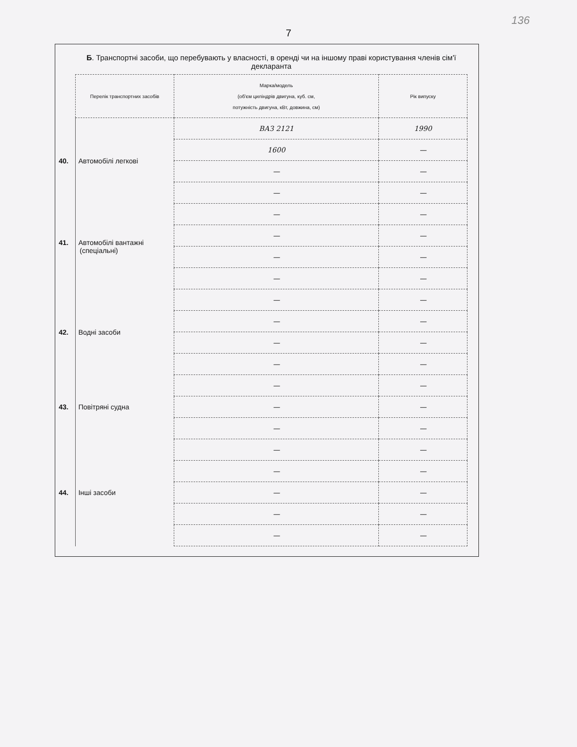136
7
Б. Транспортні засоби, що перебувають у власності, в оренді чи на іншому праві користування членів сім'ї декларанта
| Перелік транспортних засобів | Марка/модель (об'єм циліндрів двигуна, куб. см, потужність двигуна, кВт, довжина, см) | Рік випуску |
| --- | --- | --- |
| 40. Автомобілі легкові | ВАЗ 2121 | 1990 |
| | 1600 | — |
| | — | — |
| | — | — |
| 41. Автомобілі вантажні (спеціальні) | — | — |
| | — | — |
| | — | — |
| | — | — |
| 42. Водні засоби | — | — |
| | — | — |
| | — | — |
| | — | — |
| 43. Повітряні судна | — | — |
| | — | — |
| | — | — |
| 44. Інші засоби | — | — |
| | — | — |
| | — | — |
| | — | — |
| | — | — |